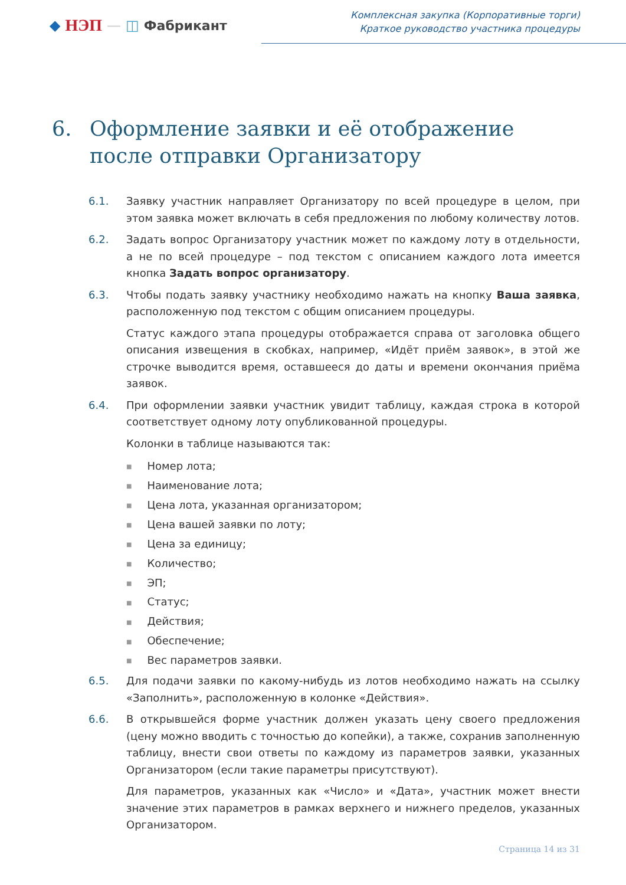◆ НЭП — ◫ Фабрикант
Комплексная закупка (Корпоративные торги)
Краткое руководство участника процедуры
6. Оформление заявки и её отображение после отправки Организатору
6.1. Заявку участник направляет Организатору по всей процедуре в целом, при этом заявка может включать в себя предложения по любому количеству лотов.
6.2. Задать вопрос Организатору участник может по каждому лоту в отдельности, а не по всей процедуре – под текстом с описанием каждого лота имеется кнопка Задать вопрос организатору.
6.3. Чтобы подать заявку участнику необходимо нажать на кнопку Ваша заявка, расположенную под текстом с общим описанием процедуры.
Статус каждого этапа процедуры отображается справа от заголовка общего описания извещения в скобках, например, «Идёт приём заявок», в этой же строчке выводится время, оставшееся до даты и времени окончания приёма заявок.
6.4. При оформлении заявки участник увидит таблицу, каждая строка в которой соответствует одному лоту опубликованной процедуры.
Колонки в таблице называются так:
Номер лота;
Наименование лота;
Цена лота, указанная организатором;
Цена вашей заявки по лоту;
Цена за единицу;
Количество;
ЭП;
Статус;
Действия;
Обеспечение;
Вес параметров заявки.
6.5. Для подачи заявки по какому-нибудь из лотов необходимо нажать на ссылку «Заполнить», расположенную в колонке «Действия».
6.6. В открывшейся форме участник должен указать цену своего предложения (цену можно вводить с точностью до копейки), а также, сохранив заполненную таблицу, внести свои ответы по каждому из параметров заявки, указанных Организатором (если такие параметры присутствуют).
Для параметров, указанных как «Число» и «Дата», участник может внести значение этих параметров в рамках верхнего и нижнего пределов, указанных Организатором.
Страница 14 из 31